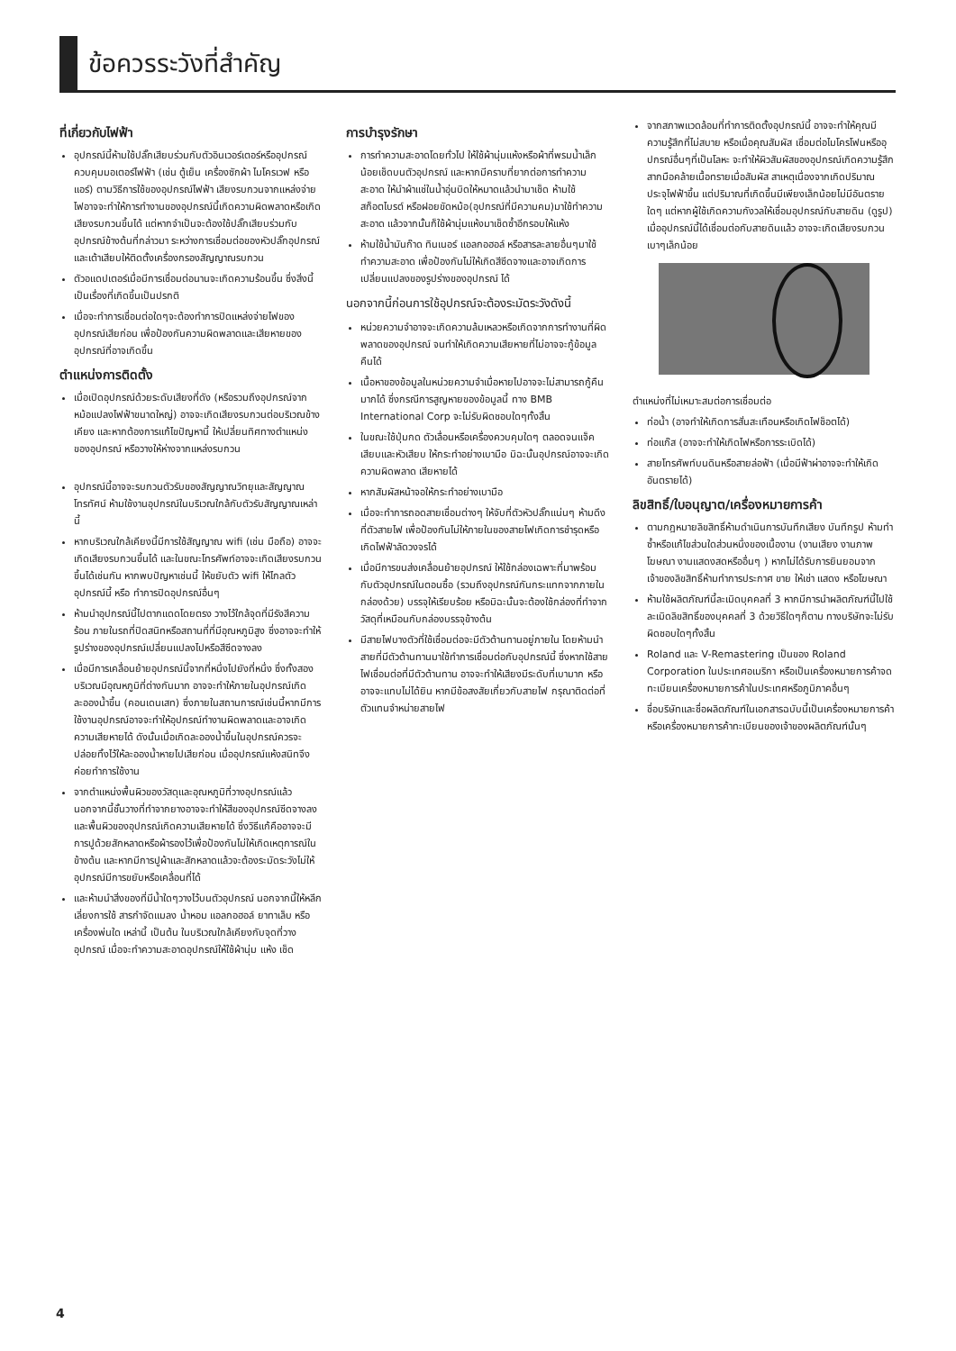ข้อควรระวังที่สำคัญ
ที่เกี่ยวกับไฟฟ้า
อุปกรณ์นี้ห้ามใช้ปลั๊กเสียบร่วมกับตัวอินเวอร์เตอร์หรืออุปกรณ์ควบคุมมอเตอร์ไฟฟ้า (เช่น ตู้เย็น เครื่องซักผ้า ไมโครเวฟ หรือแอร์) ตามวิธีการใช้ของอุปกรณ์ไฟฟ้า เสียงรบกวนจากแหล่งจ่ายไฟอาจจะทำให้การทำงานของอุปกรณ์นี้เกิดความผิดพลาดหรือเกิดเสียงรบกวนขึ้นได้ แต่หากจำเป็นจะต้องใช้ปลั๊กเสียบร่วมกับอุปกรณ์ข้างต้นที่กล่าวมา ระหว่างการเชื่อมต่อของหัวปลั๊กอุปกรณ์และเต้าเสียบให้ติดตั้งเครื่องกรองสัญญาณรบกวน
ตัวอแดปเตอร์เมื่อมีการเชื่อมต่อนานจะเกิดความร้อนขึ้น ซึ่งสิ่งนี้เป็นเรื่องที่เกิดขึ้นเป็นปรกติ
เมื่อจะทำการเชื่อมต่อใดๆจะต้องทำการปิดแหล่งจ่ายไฟของอุปกรณ์เสียก่อน เพื่อป้องกันความผิดพลาดและเสียหายของอุปกรณ์ที่อาจเกิดขึ้น
ตำแหน่งการติดตั้ง
เมื่อเปิดอุปกรณ์ด้วยระดับเสียงที่ดัง (หรือรวมถึงอุปกรณ์จากหม้อแปลงไฟฟ้าขนาดใหญ่) อาจจะเกิดเสียงรบกวนต่อบริเวณข้างเคียง และหากต้องการแก้ไขปัญหานี้ ให้เปลี่ยนทิศทางตำแหน่งของอุปกรณ์ หรือวางให้ห่างจากแหล่งรบกวน
อุปกรณ์นี้อาจจะรบกวนตัวรับของสัญญาณวิทยุและสัญญาณโทรทัศน์ ห้ามใช้งานอุปกรณ์ในบริเวณใกล้กับตัวรับสัญญาณเหล่านี้
หากบริเวณใกล้เคียงนี้มีการใช้สัญญาณ wifi (เช่น มือถือ) อาจจะเกิดเสียงรบกวนขึ้นได้ และในขณะโทรศัพท์อาจจะเกิดเสียงรบกวนขึ้นได้เช่นกัน หากพบปัญหาเช่นนี้ ให้ขยับตัว wifi ให้ไกลตัวอุปกรณ์นี้ หรือ ทำการปิดอุปกรณ์อื่นๆ
ห้ามนำอุปกรณ์นี้ไปตากแดดโดยตรง วางไว้ใกล้จุดที่มีรังสีความร้อน ภายในรถที่ปิดสนิทหรือสถานที่ที่มีอุณหภูมิสูง ซึ่งอาจจะทำให้รูปร่างของอุปกรณ์เปลี่ยนแปลงไปหรือสีซีดจางลง
เมื่อมีการเคลื่อนย้ายอุปกรณ์นี้จากที่หนึ่งไปยังที่หนึ่ง ซึ่งทั้งสองบริเวณมีอุณหภูมิที่ต่างกันมาก อาจจะทำให้ภายในอุปกรณ์เกิดละอองน้ำขึ้น (คอนเดนเสท) ซึ่งภายในสถานการณ์เช่นนี้หากมีการใช้งานอุปกรณ์อาจจะทำให้อุปกรณ์ทำงานผิดพลาดและอาจเกิดความเสียหายได้ ดังนั้นเมื่อเกิดละอองน้ำขึ้นในอุปกรณ์ควรจะปล่อยทิ้งไว้ให้ละอองน้ำหายไปเสียก่อน เมื่ออุปกรณ์แห้งสนิทจึงค่อยทำการใช้งาน
จากตำแหน่งพื้นผิวของวัสดุและอุณหภูมิที่วางอุปกรณ์แล้ว นอกจากนี้ชั้นวางที่ทำจากยางอาจจะทำให้สีของอุปกรณ์ซีดจางลงและพื้นผิวของอุปกรณ์เกิดความเสียหายได้ ซึ่งวิธีแก้คืออาจจะมีการปูด้วยสักหลาดหรือผ้ารองไว้เพื่อป้องกันไม่ให้เกิดเหตุการณ์ในข้างต้น และหากมีการปูผ้าและสักหลาดแล้วจะต้องระมัดระวังไม่ให้อุปกรณ์มีการขยับหรือเคลื่อนที่ได้
และห้ามนำสิ่งของที่มีน้ำใดๆวางไว้บนตัวอุปกรณ์ นอกจากนี้ให้หลีกเลี่ยงการใช้ สารกำจัดแมลง น้ำหอม แอลกอฮอล์ ยาทาเล็บ หรือเครื่องพ่นใด เหล่านี้ เป็นต้น ในบริเวณใกล้เคียงกับจุดที่วางอุปกรณ์ เมื่อจะทำความสะอาดอุปกรณ์ให้ใช้ผ้านุ่ม แห้ง เช็ด
การบำรุงรักษา
การทำความสะอาดโดยทั่วไป ให้ใช้ผ้านุ่มแห้งหรือผ้าที่พรมน้ำเล็กน้อยเช็ดบนตัวอุปกรณ์ และหากมีคราบที่ยากต่อการทำความสะอาด ให้นำผ้าแช่ในน้ำอุ่นบิดให้หมาดแล้วนำมาเช็ด ห้ามใช้ สก็อตไบรต์ หรือฝอยขัดหม้อ(อุปกรณ์ที่มีความคม)มาใช้ทำความสะอาด แล้วจากนั้นก็ใช้ผ้านุ่มแห้งมาเช็ดซ้ำอีกรอบให้แห้ง
ห้ามใช้น้ำมันก๊าด ทินเนอร์ แอลกอฮอล์ หรือสารละลายอื่นๆมาใช้ทำความสะอาด เพื่อป้องกันไม่ให้เกิดสีซีดจางและอาจเกิดการเปลี่ยนแปลงของรูปร่างของอุปกรณ์ ได้
นอกจากนี้ก่อนการใช้อุปกรณ์จะต้องระมัดระวังดังนี้
หน่วยความจำอาจจะเกิดความล้มเหลวหรือเกิดจากการทำงานที่ผิดพลาดของอุปกรณ์ จนทำให้เกิดความเสียหายที่ไม่อาจจะกู้ข้อมูลคืนได้
เนื้อหาของข้อมูลในหน่วยความจำเมื่อหายไปอาจจะไม่สามารถกู้คืนมากได้ ซึ่งกรณีการสูญหายของข้อมูลนี้ ทาง BMB International Corp จะไม่รับผิดชอบใดๆทั้งสิ้น
ในขณะใช้ปุ่มกด ตัวเลื่อนหรือเครื่องควบคุมใดๆ ตลอดจนแจ็คเสียบและหัวเสียบ ให้กระทำอย่างเบามือ มิฉะนั้นอุปกรณ์อาจจะเกิดความผิดพลาด เสียหายได้
หากสัมผัสหน้าจอให้กระทำอย่างเบามือ
เมื่อจะทำการถอดสายเชื่อมต่างๆ ให้จับที่ตัวหัวปลั๊กแน่นๆ ห้ามดึงที่ตัวสายไฟ เพื่อป้องกันไม่ให้ภายในของสายไฟเกิดการชำรุดหรือเกิดไฟฟ้าลัดวงจรได้
เมื่อมีการขนส่งเคลื่อนย้ายอุปกรณ์ ให้ใช้กล่องเฉพาะที่มาพร้อมกับตัวอุปกรณ์ในตอนซื้อ (รวมถึงอุปกรณ์กันกระแทกจากภายในกล่องด้วย) บรรจุให้เรียบร้อย หรือมิฉะนั้นจะต้องใช้กล่องที่ทำจากวัสดุที่เหมือนกับกล่องบรรจุข้างต้น
มีสายไฟบางตัวที่ใช้เชื่อมต่อจะมีตัวต้านทานอยู่ภายใน โดยห้ามนำสายที่มีตัวต้านทานมาใช้ทำการเชื่อมต่อกับอุปกรณ์นี้ ซึ่งหากใช้สายไฟเชื่อมต่อที่มีตัวต้านทาน อาจจะทำให้เสียงมีระดับที่เบามาก หรืออาจจะแทบไม่ได้ยิน หากมีข้อสงสัยเกี่ยวกับสายไฟ กรุณาติดต่อที่ตัวแทนจำหน่ายสายไฟ
จากสภาพแวดล้อมที่ทำการติดตั้งอุปกรณ์นี้ อาจจะทำให้คุณมีความรู้สึกที่ไม่สบาย หรือเมื่อคุณสัมผัส เชื่อมต่อไมโครโฟนหรืออุปกรณ์อื่นๆที่เป็นโลหะ จะทำให้ผิวสัมผัสของอุปกรณ์เกิดความรู้สึกสากมือคล้ายเนื้อทรายเมื่อสัมผัส สาเหตุเนื่องจากเกิดปริมาณประจุไฟฟ้าขึ้น แต่ปริมาณที่เกิดขึ้นมีเพียงเล็กน้อยไม่มีอันตรายใดๆ แต่หากผู้ใช้เกิดความกังวลให้เชื่อมอุปกรณ์กับสายดิน (ดูรูป) เมื่ออุปกรณ์นี้ได้เชื่อมต่อกับสายดินแล้ว อาจจะเกิดเสียงรบกวนเบาๆเล็กน้อย
ตำแหน่งที่ไม่เหมาะสมต่อการเชื่อมต่อ
ท่อน้ำ (อาจทำให้เกิดการสั่นสะเทือนหรือเกิดไฟช็อตได้)
ท่อแก๊ส (อาจจะทำให้เกิดไฟหรือการระเบิดได้)
สายโทรศัพท์บนดินหรือสายล่อฟ้า (เมื่อมีฟ้าผ่าอาจจะทำให้เกิดอันตรายได้)
ลิขสิทธิ์/ใบอนุญาต/เครื่องหมายการค้า
ตามกฎหมายลิขสิทธิ์ห้ามดำเนินการบันทึกเสียง บันทึกรูป ห้ามทำซ้ำหรือแก้ไขส่วนใดส่วนหนึ่งของเนื้องาน (งานเสียง งานภาพ โฆษณา งานแสดงสดหรืออื่นๆ ) หากไม่ได้รับการยินยอมจากเจ้าของลิขสิทธิ์ห้ามทำการประกาศ ขาย ให้เช่า แสดง หรือโฆษณา
ห้ามใช้ผลิตภัณฑ์นี้ละเมิดบุคคลที่ 3 หากมีการนำผลิตภัณฑ์นี้ไปใช้ละเมิดลิขสิทธิ์ของบุคคลที่ 3 ด้วยวิธีใดๆก็ตาม ทางบริษัทจะไม่รับผิดชอบใดๆทั้งสิ้น
Roland และ V-Remastering เป็นของ Roland Corporation ในประเทศอเมริกา หรือเป็นเครื่องหมายการค้าจดทะเบียนเครื่องหมายการค้าในประเทศหรือภูมิภาคอื่นๆ
ชื่อบริษัทและชื่อผลิตภัณฑ์ในเอกสารฉบับนี้เป็นเครื่องหมายการค้าหรือเครื่องหมายการค้าทะเบียนของเจ้าของผลิตภัณฑ์นั้นๆ
4